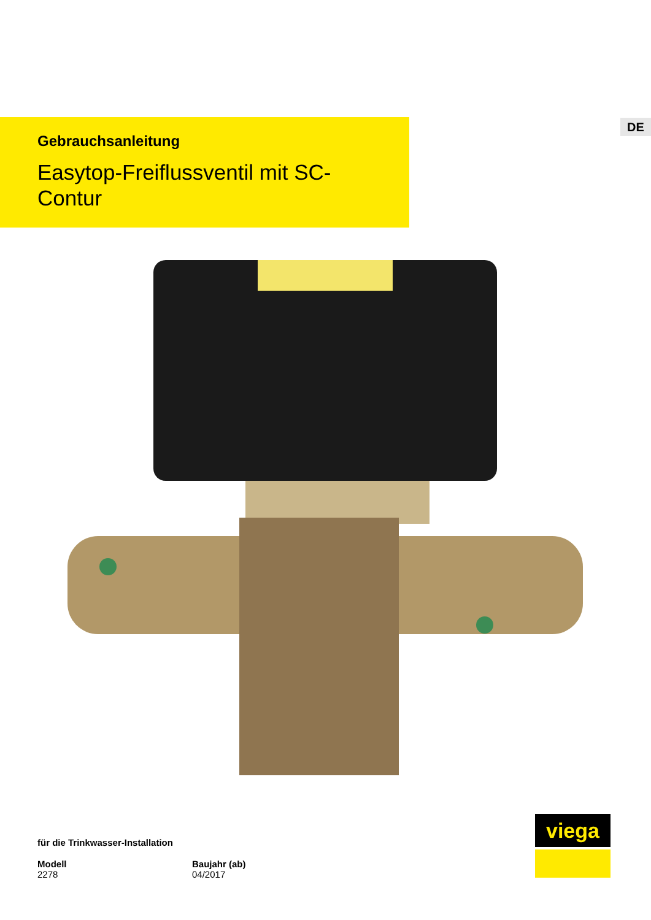DE
Gebrauchsanleitung
Easytop-Freiflussventil mit SC-Contur
für die Trinkwasser-Installation
Modell
2278
Baujahr (ab)
04/2017
viega